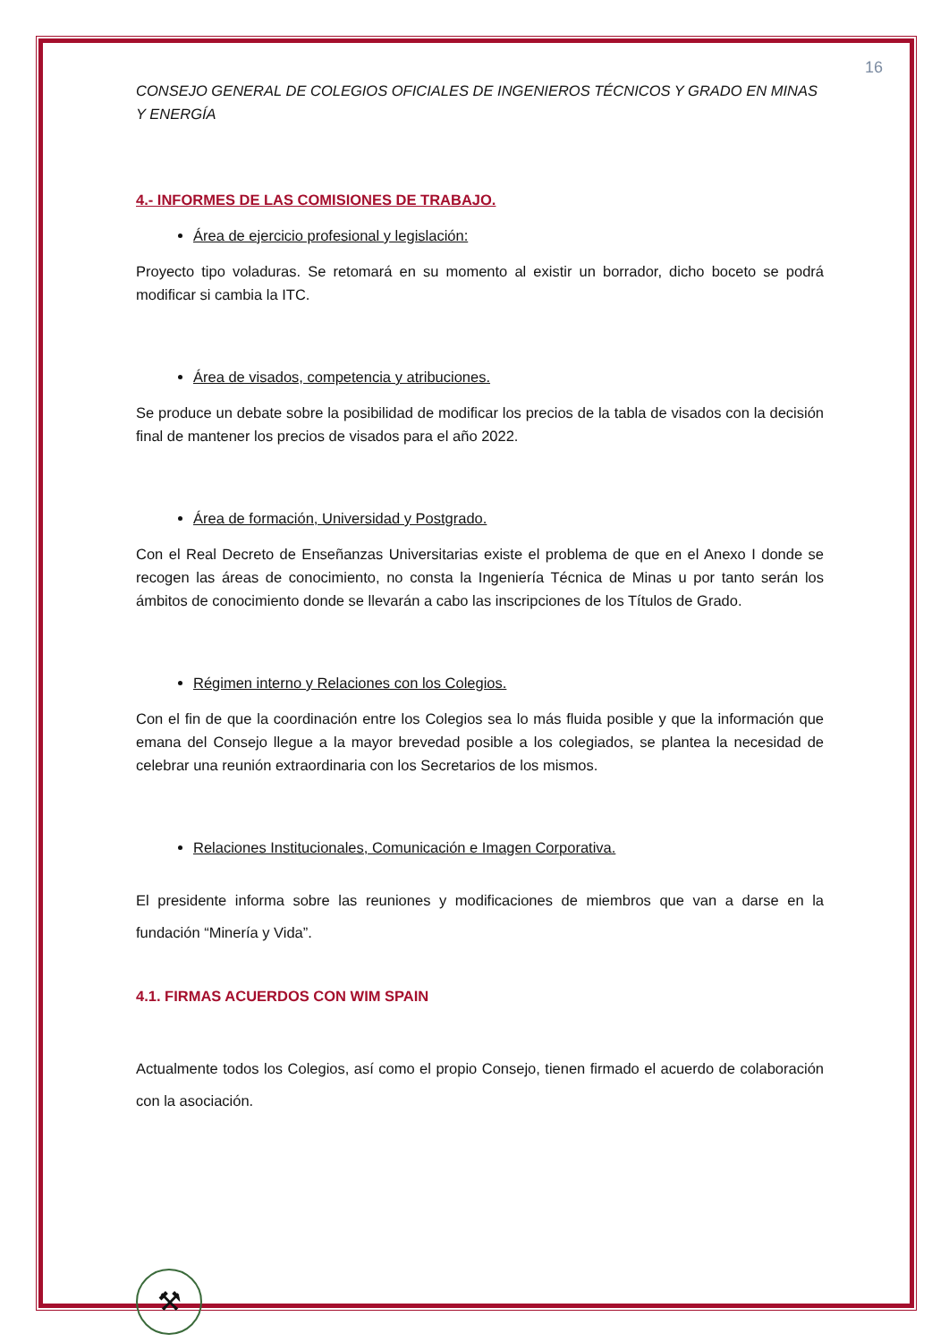16
CONSEJO GENERAL DE COLEGIOS OFICIALES DE INGENIEROS TÉCNICOS Y GRADO EN MINAS Y ENERGÍA
4.- INFORMES DE LAS COMISIONES DE TRABAJO.
Área de ejercicio profesional y legislación:
Proyecto tipo voladuras. Se retomará en su momento al existir un borrador, dicho boceto se podrá modificar si cambia la ITC.
Área de visados, competencia y atribuciones.
Se produce un debate sobre la posibilidad de modificar los precios de la tabla de visados con la decisión final de mantener los precios de visados para el año 2022.
Área de formación, Universidad y Postgrado.
Con el Real Decreto de Enseñanzas Universitarias existe el problema de que en el Anexo I donde se recogen las áreas de conocimiento, no consta la Ingeniería Técnica de Minas u por tanto serán los ámbitos de conocimiento donde se llevarán a cabo las inscripciones de los Títulos de Grado.
Régimen interno y Relaciones con los Colegios.
Con el fin de que la coordinación entre los Colegios sea lo más fluida posible y que la información que emana del Consejo llegue a la mayor brevedad posible a los colegiados, se plantea la necesidad de celebrar una reunión extraordinaria con los Secretarios de los mismos.
Relaciones Institucionales, Comunicación e Imagen Corporativa.
El presidente informa sobre las reuniones y modificaciones de miembros que van a darse en la fundación “Minería y Vida”.
4.1. FIRMAS ACUERDOS CON WIM SPAIN
Actualmente todos los Colegios, así como el propio Consejo, tienen firmado el acuerdo de colaboración con la asociación.
⚒